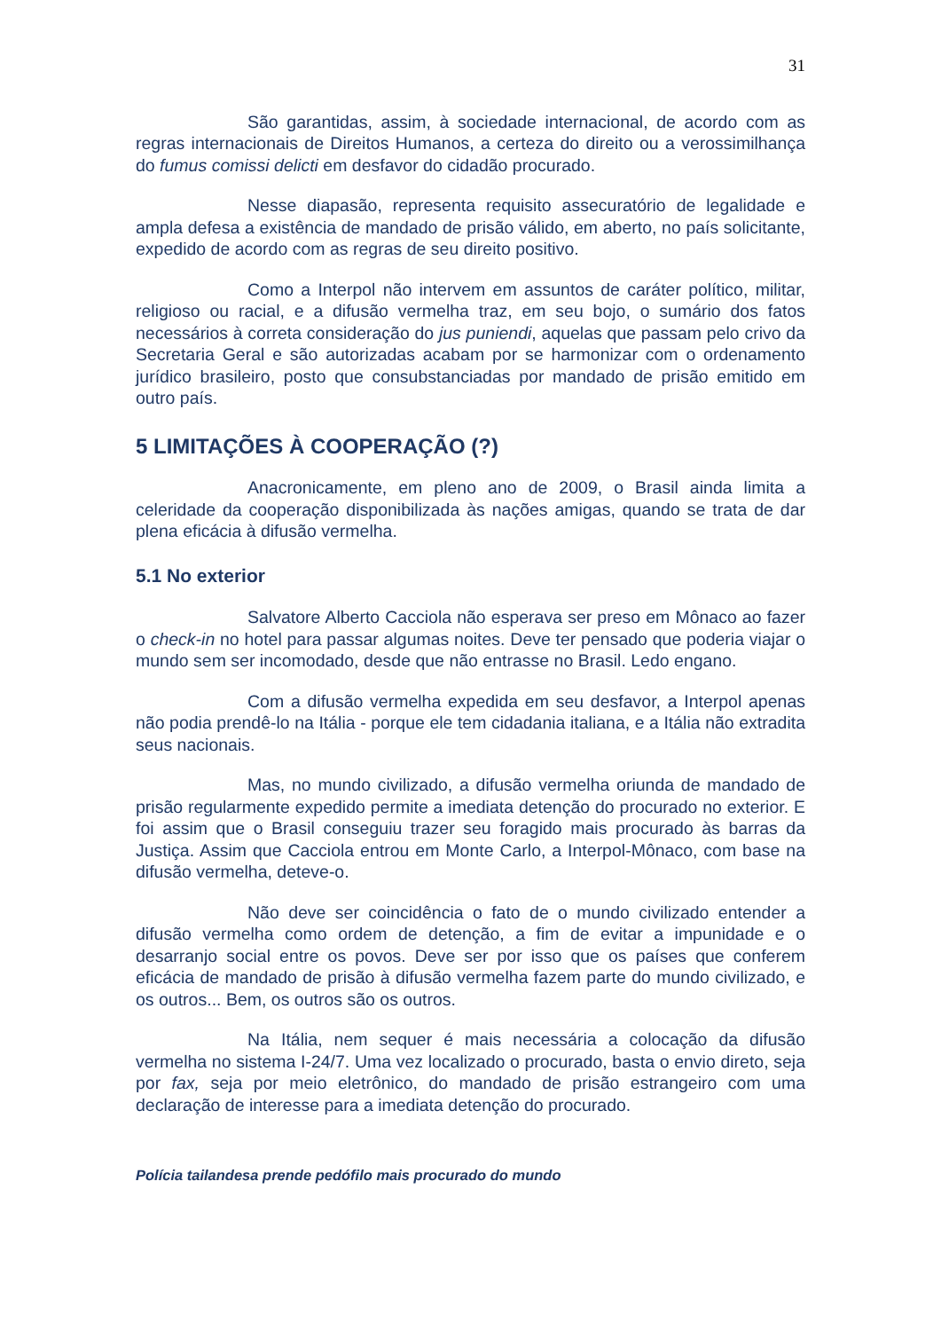31
São garantidas, assim, à sociedade internacional, de acordo com as regras internacionais de Direitos Humanos, a certeza do direito ou a verossimilhança do fumus comissi delicti em desfavor do cidadão procurado.
Nesse diapasão, representa requisito assecuratório de legalidade e ampla defesa a existência de mandado de prisão válido, em aberto, no país solicitante, expedido de acordo com as regras de seu direito positivo.
Como a Interpol não intervem em assuntos de caráter político, militar, religioso ou racial, e a difusão vermelha traz, em seu bojo, o sumário dos fatos necessários à correta consideração do jus puniendi, aquelas que passam pelo crivo da Secretaria Geral e são autorizadas acabam por se harmonizar com o ordenamento jurídico brasileiro, posto que consubstanciadas por mandado de prisão emitido em outro país.
5 LIMITAÇÕES À COOPERAÇÃO (?)
Anacronicamente, em pleno ano de 2009, o Brasil ainda limita a celeridade da cooperação disponibilizada às nações amigas, quando se trata de dar plena eficácia à difusão vermelha.
5.1 No exterior
Salvatore Alberto Cacciola não esperava ser preso em Mônaco ao fazer o check-in no hotel para passar algumas noites. Deve ter pensado que poderia viajar o mundo sem ser incomodado, desde que não entrasse no Brasil. Ledo engano.
Com a difusão vermelha expedida em seu desfavor, a Interpol apenas não podia prendê-lo na Itália - porque ele tem cidadania italiana, e a Itália não extradita seus nacionais.
Mas, no mundo civilizado, a difusão vermelha oriunda de mandado de prisão regularmente expedido permite a imediata detenção do procurado no exterior. E foi assim que o Brasil conseguiu trazer seu foragido mais procurado às barras da Justiça. Assim que Cacciola entrou em Monte Carlo, a Interpol-Mônaco, com base na difusão vermelha, deteve-o.
Não deve ser coincidência o fato de o mundo civilizado entender a difusão vermelha como ordem de detenção, a fim de evitar a impunidade e o desarranjo social entre os povos. Deve ser por isso que os países que conferem eficácia de mandado de prisão à difusão vermelha fazem parte do mundo civilizado, e os outros... Bem, os outros são os outros.
Na Itália, nem sequer é mais necessária a colocação da difusão vermelha no sistema I-24/7. Uma vez localizado o procurado, basta o envio direto, seja por fax, seja por meio eletrônico, do mandado de prisão estrangeiro com uma declaração de interesse para a imediata detenção do procurado.
Polícia tailandesa prende pedófilo mais procurado do mundo